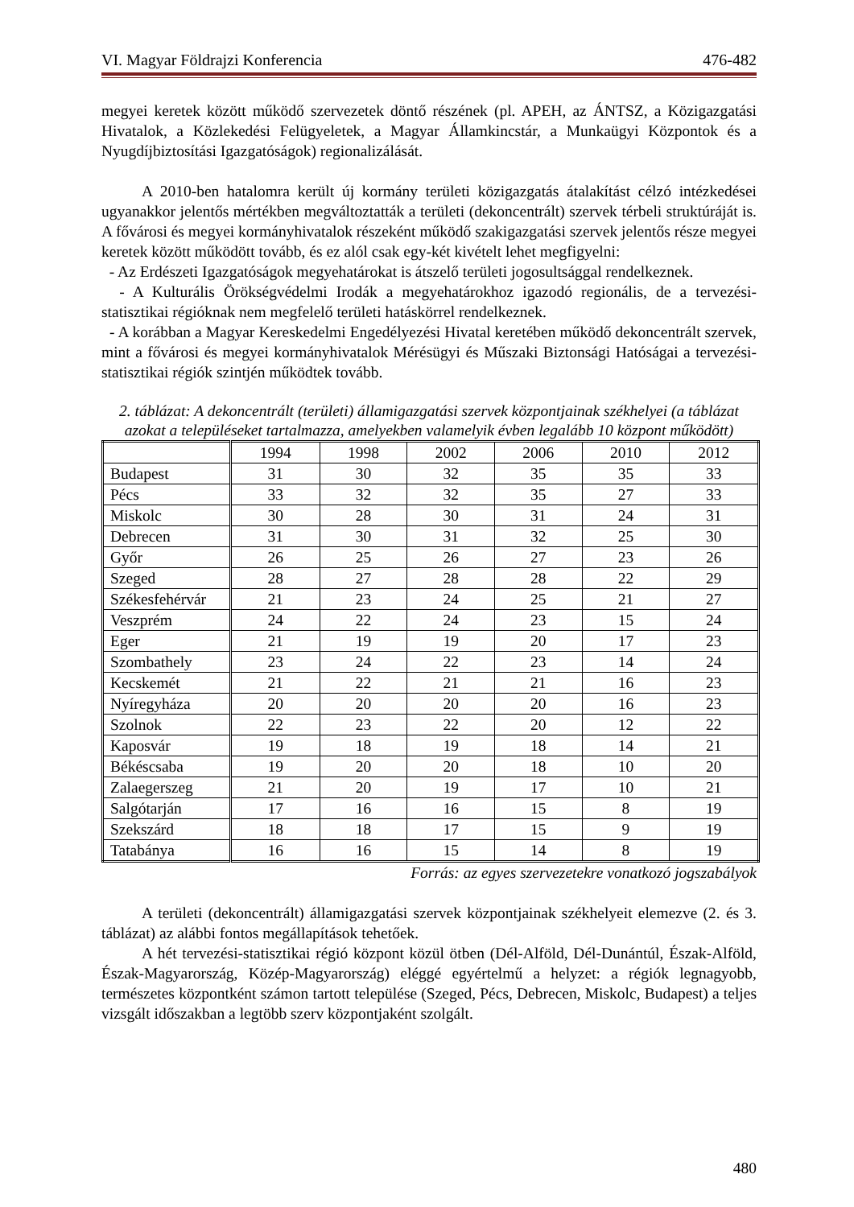VI. Magyar Földrajzi Konferencia 476-482
megyei keretek között működő szervezetek döntő részének (pl. APEH, az ÁNTSZ, a Közigazgatási Hivatalok, a Közlekedési Felügyeletek, a Magyar Államkincstár, a Munkaügyi Központok és a Nyugdíjbiztosítási Igazgatóságok) regionalizálását.
A 2010-ben hatalomra került új kormány területi közigazgatás átalakítást célzó intézkedései ugyanakkor jelentős mértékben megváltoztatták a területi (dekoncentrált) szervek térbeli struktúráját is. A fővárosi és megyei kormányhivatalok részeként működő szakigazgatási szervek jelentős része megyei keretek között működött tovább, és ez alól csak egy-két kivételt lehet megfigyelni:
- Az Erdészeti Igazgatóságok megyehatárokat is átszelő területi jogosultsággal rendelkeznek.
- A Kulturális Örökségvédelmi Irodák a megyehatárokhoz igazodó regionális, de a tervezési-statisztikai régióknak nem megfelelő területi hatáskörrel rendelkeznek.
- A korábban a Magyar Kereskedelmi Engedélyezési Hivatal keretében működő dekoncentrált szervek, mint a fővárosi és megyei kormányhivatalok Mérésügyi és Műszaki Biztonsági Hatóságai a tervezési-statisztikai régiók szintjén működtek tovább.
2. táblázat: A dekoncentrált (területi) államigazgatási szervek központjainak székhelyei (a táblázat azokat a településeket tartalmazza, amelyekben valamelyik évben legalább 10 központ működött)
| | 1994 | 1998 | 2002 | 2006 | 2010 | 2012 |
| --- | --- | --- | --- | --- | --- | --- |
| Budapest | 31 | 30 | 32 | 35 | 35 | 33 |
| Pécs | 33 | 32 | 32 | 35 | 27 | 33 |
| Miskolc | 30 | 28 | 30 | 31 | 24 | 31 |
| Debrecen | 31 | 30 | 31 | 32 | 25 | 30 |
| Győr | 26 | 25 | 26 | 27 | 23 | 26 |
| Szeged | 28 | 27 | 28 | 28 | 22 | 29 |
| Székesfehérvár | 21 | 23 | 24 | 25 | 21 | 27 |
| Veszprém | 24 | 22 | 24 | 23 | 15 | 24 |
| Eger | 21 | 19 | 19 | 20 | 17 | 23 |
| Szombathely | 23 | 24 | 22 | 23 | 14 | 24 |
| Kecskemét | 21 | 22 | 21 | 21 | 16 | 23 |
| Nyíregyháza | 20 | 20 | 20 | 20 | 16 | 23 |
| Szolnok | 22 | 23 | 22 | 20 | 12 | 22 |
| Kaposvár | 19 | 18 | 19 | 18 | 14 | 21 |
| Békéscsaba | 19 | 20 | 20 | 18 | 10 | 20 |
| Zalaegerszeg | 21 | 20 | 19 | 17 | 10 | 21 |
| Salgótarján | 17 | 16 | 16 | 15 | 8 | 19 |
| Szekszárd | 18 | 18 | 17 | 15 | 9 | 19 |
| Tatabánya | 16 | 16 | 15 | 14 | 8 | 19 |
Forrás: az egyes szervezetekre vonatkozó jogszabályok
A területi (dekoncentrált) államigazgatási szervek központjainak székhelyeit elemezve (2. és 3. táblázat) az alábbi fontos megállapítások tehetőek.
A hét tervezési-statisztikai régió központ közül ötben (Dél-Alföld, Dél-Dunántúl, Észak-Alföld, Észak-Magyarország, Közép-Magyarország) eléggé egyértelmű a helyzet: a régiók legnagyobb, természetes központként számon tartott települése (Szeged, Pécs, Debrecen, Miskolc, Budapest) a teljes vizsgált időszakban a legtöbb szerv központjaként szolgált.
480